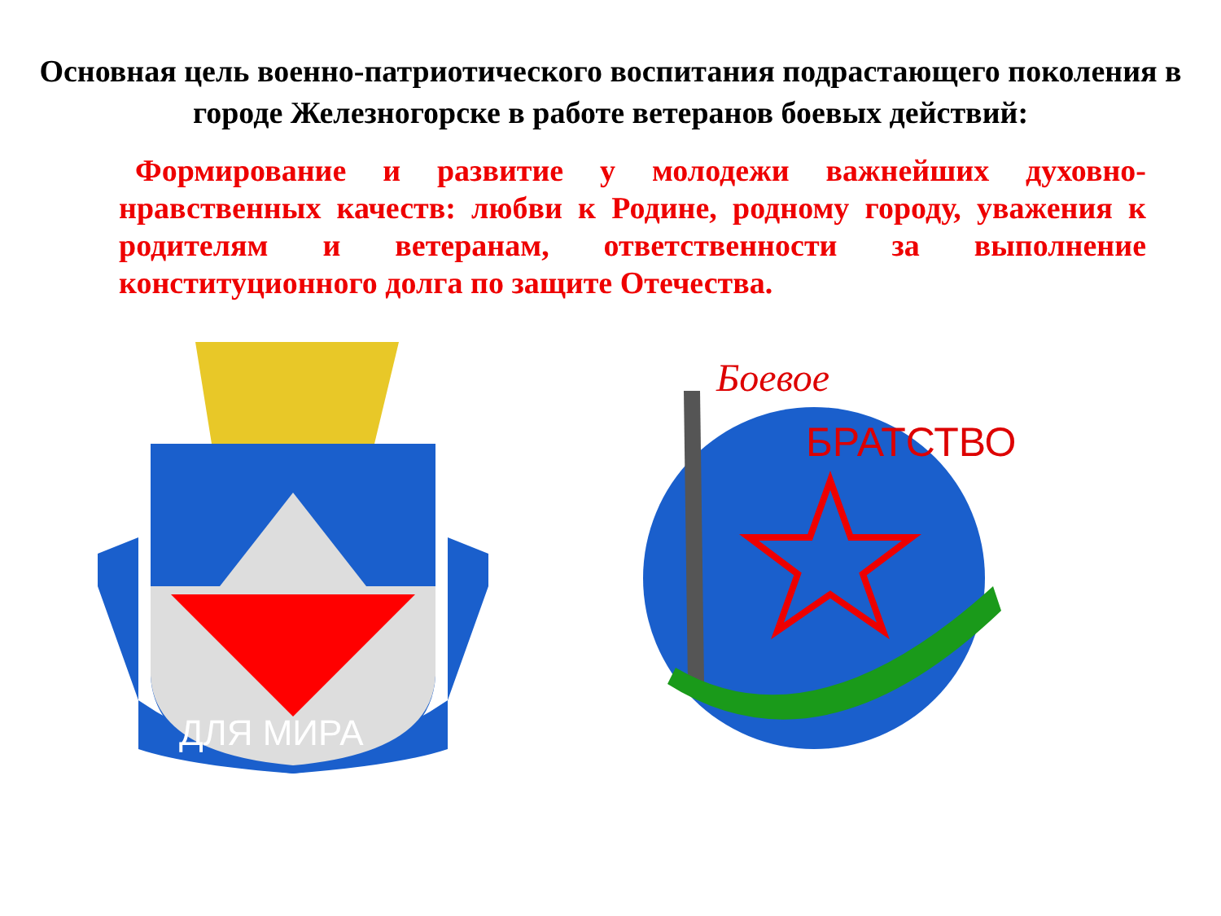Основная цель военно-патриотического воспитания подрастающего поколения в городе Железногорске в работе ветеранов боевых действий:
Формирование и развитие у молодежи важнейших духовно-нравственных качеств: любви к Родине, родному городу, уважения к родителям и ветеранам, ответственности за выполнение конституционного долга по защите Отечества.
ДЛЯ МИРА
Боевое
БРАТСТВО